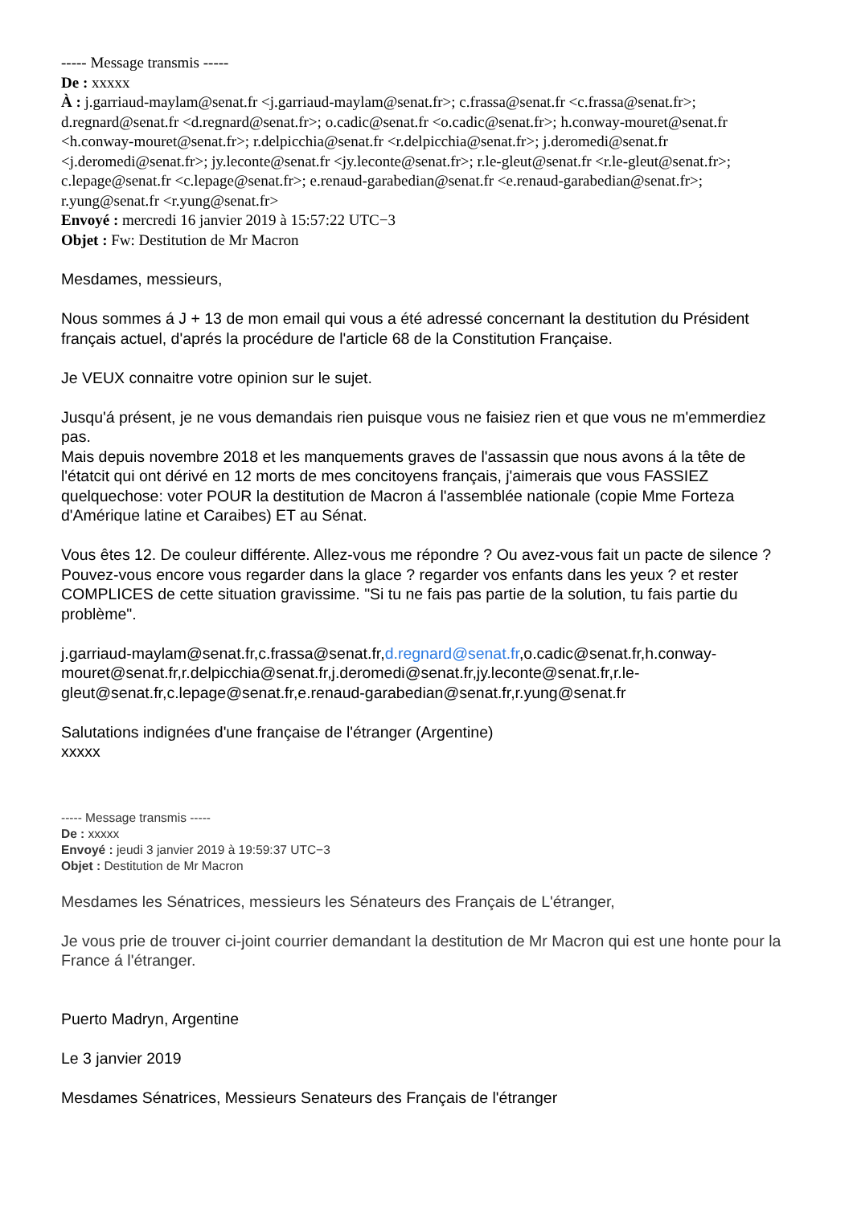----- Message transmis -----
De : xxxxx
À : j.garriaud-maylam@senat.fr <j.garriaud-maylam@senat.fr>; c.frassa@senat.fr <c.frassa@senat.fr>; d.regnard@senat.fr <d.regnard@senat.fr>; o.cadic@senat.fr <o.cadic@senat.fr>; h.conway-mouret@senat.fr <h.conway-mouret@senat.fr>; r.delpicchia@senat.fr <r.delpicchia@senat.fr>; j.deromedi@senat.fr <j.deromedi@senat.fr>; jy.leconte@senat.fr <jy.leconte@senat.fr>; r.le-gleut@senat.fr <r.le-gleut@senat.fr>; c.lepage@senat.fr <c.lepage@senat.fr>; e.renaud-garabedian@senat.fr <e.renaud-garabedian@senat.fr>; r.yung@senat.fr <r.yung@senat.fr>
Envoyé : mercredi 16 janvier 2019 à 15:57:22 UTC−3
Objet : Fw: Destitution de Mr Macron
Mesdames, messieurs,
Nous sommes á J + 13 de mon email qui vous a été adressé concernant la destitution du Président français actuel, d'aprés la procédure de l'article 68 de la Constitution Française.
Je VEUX connaitre votre opinion sur le sujet.
Jusqu'á présent, je ne vous demandais rien puisque vous ne faisiez rien et que vous ne m'emmerdiez pas.
Mais depuis novembre 2018 et les manquements graves de l'assassin que nous avons á la tête de l'étatcit qui ont dérivé en 12 morts de mes concitoyens français, j'aimerais que vous FASSIEZ quelquechose: voter POUR la destitution de Macron á l'assemblée nationale (copie Mme Forteza d'Amérique latine et Caraibes) ET au Sénat.
Vous êtes 12. De couleur différente. Allez-vous me répondre ? Ou avez-vous fait un pacte de silence ?
Pouvez-vous encore vous regarder dans la glace ? regarder vos enfants dans les yeux ? et rester COMPLICES de cette situation gravissime. "Si tu ne fais pas partie de la solution, tu fais partie du problème".
j.garriaud-maylam@senat.fr,c.frassa@senat.fr,d.regnard@senat.fr,o.cadic@senat.fr,h.conway-mouret@senat.fr,r.delpicchia@senat.fr,j.deromedi@senat.fr,jy.leconte@senat.fr,r.le-gleut@senat.fr,c.lepage@senat.fr,e.renaud-garabedian@senat.fr,r.yung@senat.fr
Salutations indignées d'une française de l'étranger (Argentine)
xxxxx
----- Message transmis -----
De : xxxxx
Envoyé : jeudi 3 janvier 2019 à 19:59:37 UTC−3
Objet : Destitution de Mr Macron
Mesdames les Sénatrices, messieurs les Sénateurs des Français de L'étranger,
Je vous prie de trouver ci-joint courrier demandant la destitution de Mr Macron qui est une honte pour la France á l'étranger.
Puerto Madryn, Argentine
Le 3 janvier 2019
Mesdames Sénatrices, Messieurs Senateurs des Français de l'étranger